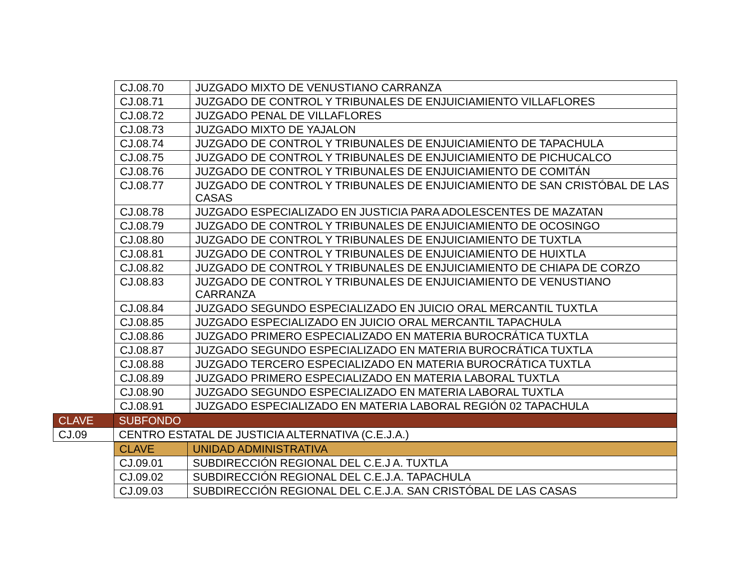| CJ.08.70 | JUZGADO MIXTO DE VENUSTIANO CARRANZA |
| CJ.08.71 | JUZGADO DE CONTROL Y TRIBUNALES DE ENJUICIAMIENTO VILLAFLORES |
| CJ.08.72 | JUZGADO PENAL DE VILLAFLORES |
| CJ.08.73 | JUZGADO MIXTO DE YAJALON |
| CJ.08.74 | JUZGADO DE CONTROL Y TRIBUNALES DE ENJUICIAMIENTO DE TAPACHULA |
| CJ.08.75 | JUZGADO DE CONTROL Y TRIBUNALES DE ENJUICIAMIENTO DE PICHUCALCO |
| CJ.08.76 | JUZGADO DE CONTROL Y TRIBUNALES DE ENJUICIAMIENTO DE COMITÁN |
| CJ.08.77 | JUZGADO DE CONTROL Y TRIBUNALES DE ENJUICIAMIENTO DE SAN CRISTÓBAL DE LAS CASAS |
| CJ.08.78 | JUZGADO ESPECIALIZADO EN JUSTICIA PARA ADOLESCENTES DE MAZATAN |
| CJ.08.79 | JUZGADO DE CONTROL Y TRIBUNALES DE ENJUICIAMIENTO DE OCOSINGO |
| CJ.08.80 | JUZGADO DE CONTROL Y TRIBUNALES DE ENJUICIAMIENTO DE TUXTLA |
| CJ.08.81 | JUZGADO DE CONTROL Y TRIBUNALES DE ENJUICIAMIENTO DE HUIXTLA |
| CJ.08.82 | JUZGADO DE CONTROL Y TRIBUNALES DE ENJUICIAMIENTO DE CHIAPA DE CORZO |
| CJ.08.83 | JUZGADO DE CONTROL Y TRIBUNALES DE ENJUICIAMIENTO DE VENUSTIANO CARRANZA |
| CJ.08.84 | JUZGADO SEGUNDO ESPECIALIZADO EN JUICIO ORAL MERCANTIL TUXTLA |
| CJ.08.85 | JUZGADO ESPECIALIZADO EN JUICIO ORAL MERCANTIL TAPACHULA |
| CJ.08.86 | JUZGADO PRIMERO ESPECIALIZADO EN MATERIA BUROCRÁTICA TUXTLA |
| CJ.08.87 | JUZGADO SEGUNDO ESPECIALIZADO EN MATERIA BUROCRÁTICA TUXTLA |
| CJ.08.88 | JUZGADO TERCERO ESPECIALIZADO EN MATERIA BUROCRÁTICA TUXTLA |
| CJ.08.89 | JUZGADO PRIMERO ESPECIALIZADO EN MATERIA LABORAL TUXTLA |
| CJ.08.90 | JUZGADO SEGUNDO ESPECIALIZADO EN MATERIA LABORAL TUXTLA |
| CJ.08.91 | JUZGADO ESPECIALIZADO EN MATERIA LABORAL REGIÓN 02 TAPACHULA |
| CLAVE | SUBFONDO |
| CJ.09 | CENTRO ESTATAL DE JUSTICIA ALTERNATIVA (C.E.J.A.) |
| CLAVE | UNIDAD ADMINISTRATIVA |
| CJ.09.01 | SUBDIRECCIÓN REGIONAL DEL C.E.J A. TUXTLA |
| CJ.09.02 | SUBDIRECCIÓN REGIONAL DEL C.E.J.A. TAPACHULA |
| CJ.09.03 | SUBDIRECCIÓN REGIONAL DEL C.E.J.A. SAN CRISTÓBAL DE LAS CASAS |